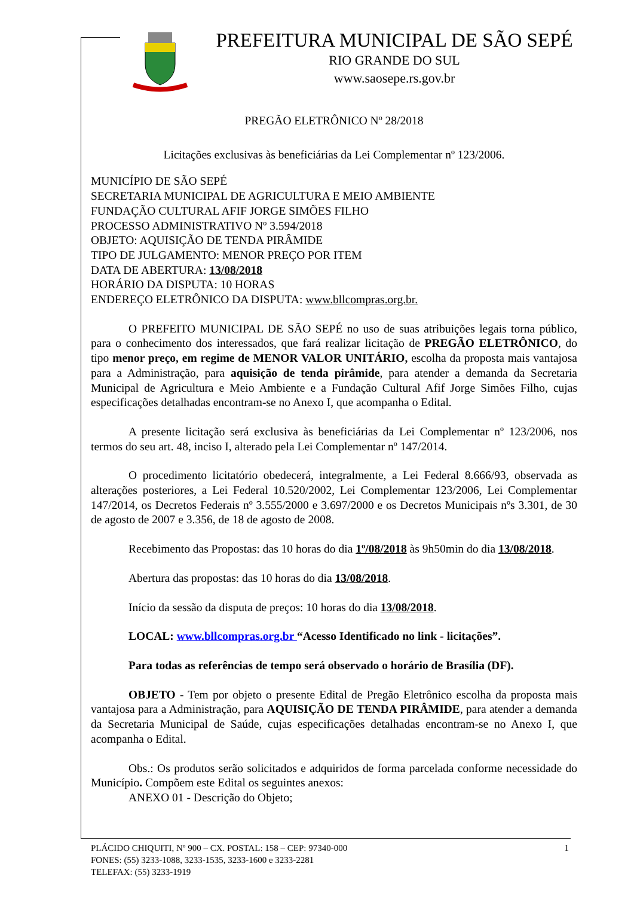PREFEITURA MUNICIPAL DE SÃO SEPÉ
RIO GRANDE DO SUL
www.saosepe.rs.gov.br
PREGÃO ELETRÔNICO Nº 28/2018
Licitações exclusivas às beneficiárias da Lei Complementar nº 123/2006.
MUNICÍPIO DE SÃO SEPÉ
SECRETARIA MUNICIPAL DE AGRICULTURA E MEIO AMBIENTE
FUNDAÇÃO CULTURAL AFIF JORGE SIMÕES FILHO
PROCESSO ADMINISTRATIVO Nº 3.594/2018
OBJETO: AQUISIÇÃO DE TENDA PIRÂMIDE
TIPO DE JULGAMENTO: MENOR PREÇO POR ITEM
DATA DE ABERTURA: 13/08/2018
HORÁRIO DA DISPUTA: 10 HORAS
ENDEREÇO ELETRÔNICO DA DISPUTA: www.bllcompras.org.br.
O PREFEITO MUNICIPAL DE SÃO SEPÉ no uso de suas atribuições legais torna público, para o conhecimento dos interessados, que fará realizar licitação de PREGÃO ELETRÔNICO, do tipo menor preço, em regime de MENOR VALOR UNITÁRIO, escolha da proposta mais vantajosa para a Administração, para aquisição de tenda pirâmide, para atender a demanda da Secretaria Municipal de Agricultura e Meio Ambiente e a Fundação Cultural Afif Jorge Simões Filho, cujas especificações detalhadas encontram-se no Anexo I, que acompanha o Edital.
A presente licitação será exclusiva às beneficiárias da Lei Complementar nº 123/2006, nos termos do seu art. 48, inciso I, alterado pela Lei Complementar nº 147/2014.
O procedimento licitatório obedecerá, integralmente, a Lei Federal 8.666/93, observada as alterações posteriores, a Lei Federal 10.520/2002, Lei Complementar 123/2006, Lei Complementar 147/2014, os Decretos Federais nº 3.555/2000 e 3.697/2000 e os Decretos Municipais nºs 3.301, de 30 de agosto de 2007 e 3.356, de 18 de agosto de 2008.
Recebimento das Propostas: das 10 horas do dia 1º/08/2018 às 9h50min do dia 13/08/2018.
Abertura das propostas: das 10 horas do dia 13/08/2018.
Início da sessão da disputa de preços: 10 horas do dia 13/08/2018.
LOCAL: www.bllcompras.org.br “Acesso Identificado no link - licitações”.
Para todas as referências de tempo será observado o horário de Brasília (DF).
OBJETO - Tem por objeto o presente Edital de Pregão Eletrônico escolha da proposta mais vantajosa para a Administração, para AQUISIÇÃO DE TENDA PIRÂMIDE, para atender a demanda da Secretaria Municipal de Saúde, cujas especificações detalhadas encontram-se no Anexo I, que acompanha o Edital.
Obs.: Os produtos serão solicitados e adquiridos de forma parcelada conforme necessidade do Município. Compõem este Edital os seguintes anexos:
ANEXO 01 - Descrição do Objeto;
PLÁCIDO CHIQUITI, Nº 900 – CX. POSTAL: 158 – CEP: 97340-000 1
FONES: (55) 3233-1088, 3233-1535, 3233-1600 e 3233-2281
TELEFAX: (55) 3233-1919